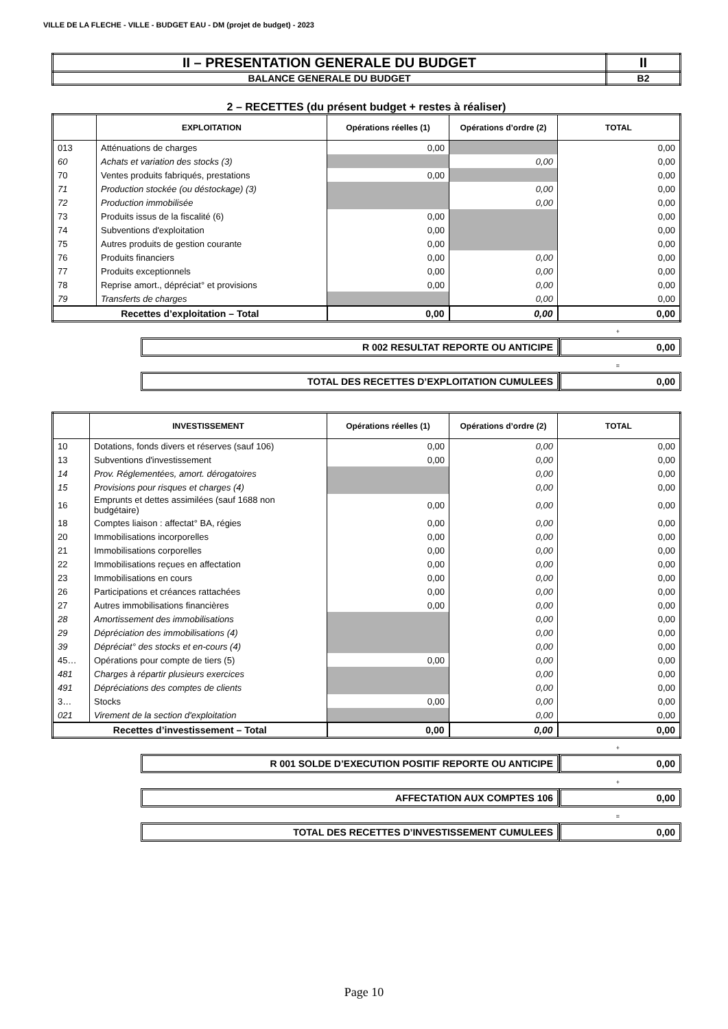VILLE DE LA FLECHE - VILLE - BUDGET EAU - DM (projet de budget) - 2023
| II – PRESENTATION GENERALE DU BUDGET | II |
| BALANCE GENERALE DU BUDGET | B2 |
2 – RECETTES (du présent budget + restes à réaliser)
| | EXPLOITATION | Opérations réelles (1) | Opérations d’ordre (2) | TOTAL |
| --- | --- | --- | --- | --- |
| 013 | Atténuations de charges | 0,00 | | 0,00 |
| 60 | Achats et variation des stocks (3) | | 0,00 | 0,00 |
| 70 | Ventes produits fabriqués, prestations | 0,00 | | 0,00 |
| 71 | Production stockée (ou déstockage) (3) | | 0,00 | 0,00 |
| 72 | Production immobilisée | | 0,00 | 0,00 |
| 73 | Produits issus de la fiscalité (6) | 0,00 | | 0,00 |
| 74 | Subventions d'exploitation | 0,00 | | 0,00 |
| 75 | Autres produits de gestion courante | 0,00 | | 0,00 |
| 76 | Produits financiers | 0,00 | 0,00 | 0,00 |
| 77 | Produits exceptionnels | 0,00 | 0,00 | 0,00 |
| 78 | Reprise amort., dépréciat° et provisions | 0,00 | 0,00 | 0,00 |
| 79 | Transferts de charges | | 0,00 | 0,00 |
| Recettes d’exploitation – Total | | 0,00 | 0,00 | 0,00 |
+
R 002 RESULTAT REPORTE OU ANTICIPE
0,00
=
TOTAL DES RECETTES D’EXPLOITATION CUMULEES
0,00
| | INVESTISSEMENT | Opérations réelles (1) | Opérations d’ordre (2) | TOTAL |
| --- | --- | --- | --- | --- |
| 10 | Dotations, fonds divers et réserves (sauf 106) | 0,00 | 0,00 | 0,00 |
| 13 | Subventions d'investissement | 0,00 | 0,00 | 0,00 |
| 14 | Prov. Réglementées, amort. dérogatoires | | 0,00 | 0,00 |
| 15 | Provisions pour risques et charges (4) | | 0,00 | 0,00 |
| 16 | Emprunts et dettes assimilées (sauf 1688 non budgétaire) | 0,00 | 0,00 | 0,00 |
| 18 | Comptes liaison : affectat° BA, régies | 0,00 | 0,00 | 0,00 |
| 20 | Immobilisations incorporelles | 0,00 | 0,00 | 0,00 |
| 21 | Immobilisations corporelles | 0,00 | 0,00 | 0,00 |
| 22 | Immobilisations reçues en affectation | 0,00 | 0,00 | 0,00 |
| 23 | Immobilisations en cours | 0,00 | 0,00 | 0,00 |
| 26 | Participations et créances rattachées | 0,00 | 0,00 | 0,00 |
| 27 | Autres immobilisations financières | 0,00 | 0,00 | 0,00 |
| 28 | Amortissement des immobilisations | | 0,00 | 0,00 |
| 29 | Dépréciation des immobilisations (4) | | 0,00 | 0,00 |
| 39 | Dépréciat° des stocks et en-cours (4) | | 0,00 | 0,00 |
| 45… | Opérations pour compte de tiers (5) | 0,00 | 0,00 | 0,00 |
| 481 | Charges à répartir plusieurs exercices | | 0,00 | 0,00 |
| 491 | Dépréciations des comptes de clients | | 0,00 | 0,00 |
| 3… | Stocks | 0,00 | 0,00 | 0,00 |
| 021 | Virement de la section d'exploitation | | 0,00 | 0,00 |
| Recettes d’investissement – Total | | 0,00 | 0,00 | 0,00 |
+
R 001 SOLDE D’EXECUTION POSITIF REPORTE OU ANTICIPE
0,00
+
AFFECTATION AUX COMPTES 106 0,00
=
TOTAL DES RECETTES D’INVESTISSEMENT CUMULEES
0,00
Page 10